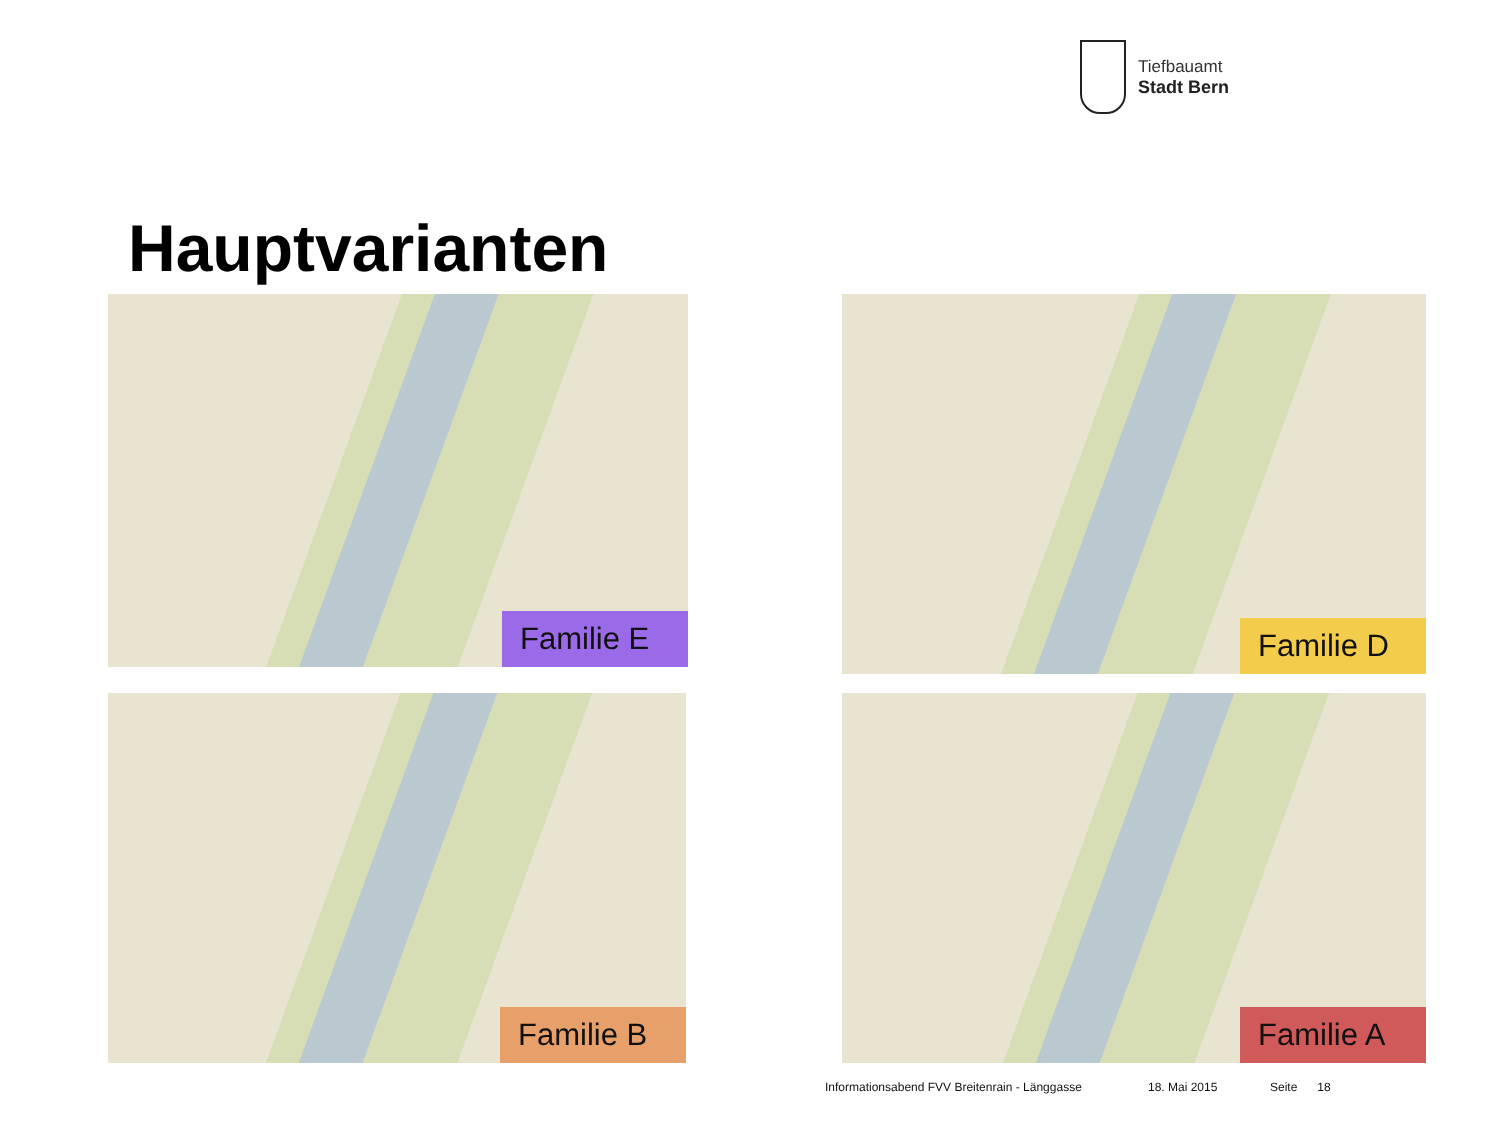Tiefbauamt
Stadt Bern
Hauptvarianten
Familie E Familie D
Familie B Familie A
Informationsabend FVV Breitenrain - Länggasse
18. Mai 2015 Seite 18